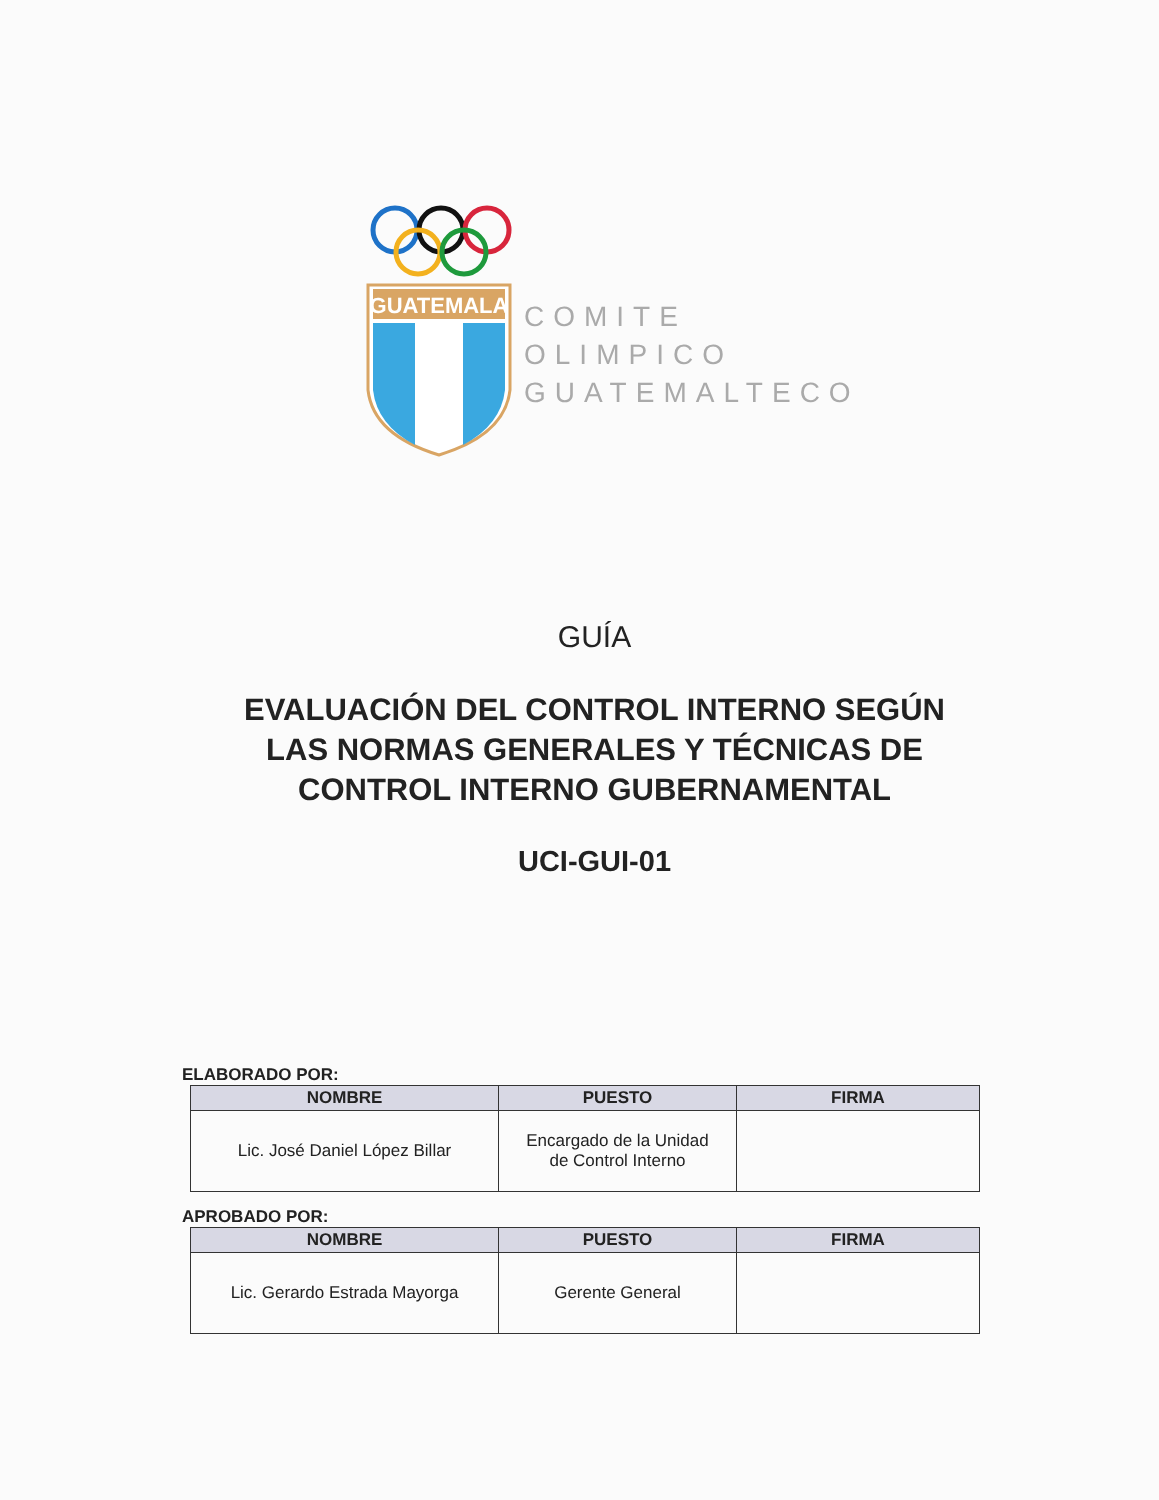GUATEMALA
COMITE
OLIMPICO
GUATEMALTECO
GUÍA
EVALUACIÓN DEL CONTROL INTERNO SEGÚN
LAS NORMAS GENERALES Y TÉCNICAS DE
CONTROL INTERNO GUBERNAMENTAL
UCI-GUI-01
ELABORADO POR:
| NOMBRE | PUESTO | FIRMA |
| --- | --- | --- |
| Lic. José Daniel López Billar | Encargado de la Unidad de Control Interno | |
APROBADO POR:
| NOMBRE | PUESTO | FIRMA |
| --- | --- | --- |
| Lic. Gerardo Estrada Mayorga | Gerente General | |